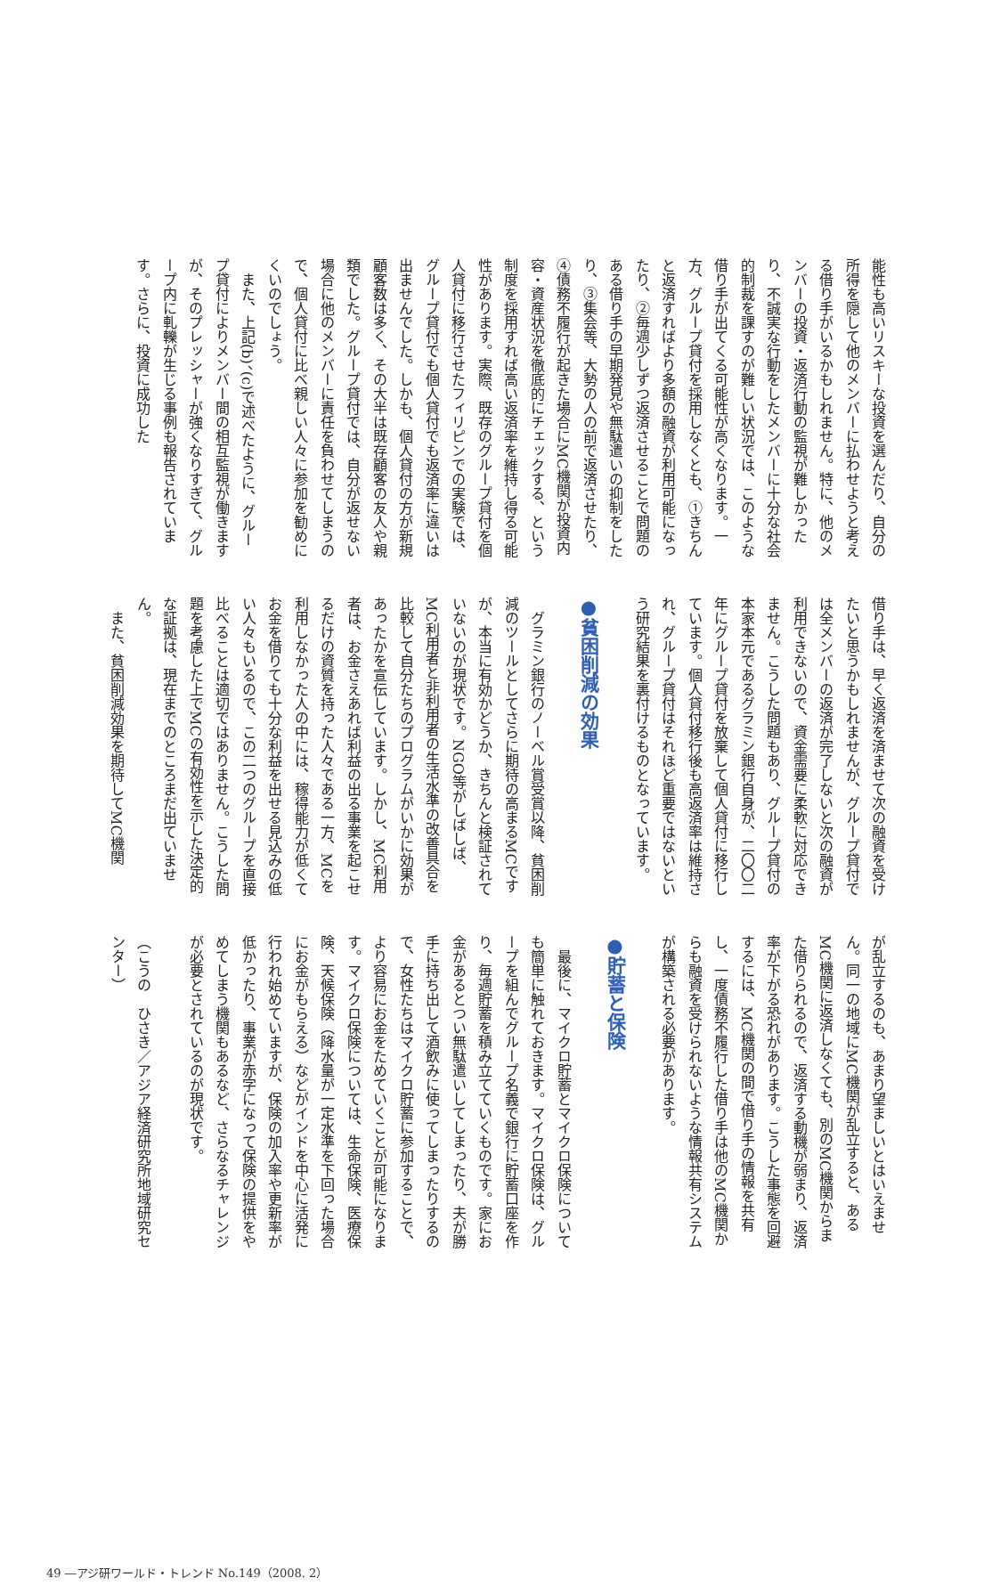能性も高いリスキーな投資を選んだり、自分の所得を隠して他のメンバーに払わせようと考える借り手がいるかもしれません。特に、他のメンバーの投資・返済行動の監視が難しかったり、不誠実な行動をしたメンバーに十分な社会的制裁を課すのが難しい状況では、このような借り手が出てくる可能性が高くなります。一方、グループ貸付を採用しなくとも、①きちんと返済すればより多額の融資が利用可能になったり、②毎週少しずつ返済させることで問題のある借り手の早期発見や無駄遣いの抑制をしたり、③集会等、大勢の人の前で返済させたり、④債務不履行が起きた場合にMC機関が投資内容・資産状況を徹底的にチェックする、という制度を採用すれば高い返済率を維持し得る可能性があります。実際、既存のグループ貸付を個人貸付に移行させたフィリピンでの実験では、グループ貸付でも個人貸付でも返済率に違いは出ませんでした。しかも、個人貸付の方が新規顧客数は多く、その大半は既存顧客の友人や親類でした。グループ貸付では、自分が返せない場合に他のメンバーに責任を負わせてしまうので、個人貸付に比べ親しい人々に参加を勧めにくいのでしょう。
また、上記(b)、(c)で述べたように、グループ貸付によりメンバー間の相互監視が働きますが、そのプレッシャーが強くなりすぎて、グループ内に軋轢が生じる事例も報告されています。さらに、投資に成功した
借り手は、早く返済を済ませて次の融資を受けたいと思うかもしれませんが、グループ貸付では全メンバーの返済が完了しないと次の融資が利用できないので、資金需要に柔軟に対応できません。こうした問題もあり、グループ貸付の本家本元であるグラミン銀行自身が、二〇〇二年にグループ貸付を放棄して個人貸付に移行しています。個人貸付移行後も高返済率は維持され、グループ貸付はそれほど重要ではないという研究結果を裏付けるものとなっています。
●貧困削減の効果
グラミン銀行のノーベル賞受賞以降、貧困削減のツールとしてさらに期待の高まるMCですが、本当に有効かどうか、きちんと検証されていないのが現状です。NGO等がしばしば、MC利用者と非利用者の生活水準の改善具合を比較して自分たちのプログラムがいかに効果があったかを宣伝しています。しかし、MC利用者は、お金さえあれば利益の出る事業を起こせるだけの資質を持った人々である一方、MCを利用しなかった人の中には、稼得能力が低くてお金を借りても十分な利益を出せる見込みの低い人々もいるので、この二つのグループを直接比べることは適切ではありません。こうした問題を考慮した上でMCの有効性を示した決定的な証拠は、現在までのところまだ出ていません。
また、貧困削減効果を期待してMC機関
が乱立するのも、あまり望ましいとはいえません。同一の地域にMC機関が乱立すると、あるMC機関に返済しなくても、別のMC機関からまた借りられるので、返済する動機が弱まり、返済率が下がる恐れがあります。こうした事態を回避するには、MC機関の間で借り手の情報を共有し、一度債務不履行した借り手は他のMC機関からも融資を受けられないような情報共有システムが構築される必要があります。
●貯蓄と保険
最後に、マイクロ貯蓄とマイクロ保険についても簡単に触れておきます。マイクロ保険は、グループを組んでグループ名義で銀行に貯蓄口座を作り、毎週貯蓄を積み立てていくものです。家にお金があるとつい無駄遣いしてしまったり、夫が勝手に持ち出して酒飲みに使ってしまったりするので、女性たちはマイクロ貯蓄に参加することで、より容易にお金をためていくことが可能になります。マイクロ保険については、生命保険、医療保険、天候保険（降水量が一定水準を下回った場合にお金がもらえる）などがインドを中心に活発に行われ始めていますが、保険の加入率や更新率が低かったり、事業が赤字になって保険の提供をやめてしまう機関もあるなど、さらなるチャレンジが必要とされているのが現状です。
（こうの　ひさき／アジア経済研究所地域研究センター）
49 ―アジ研ワールド・トレンド No.149（2008. 2）